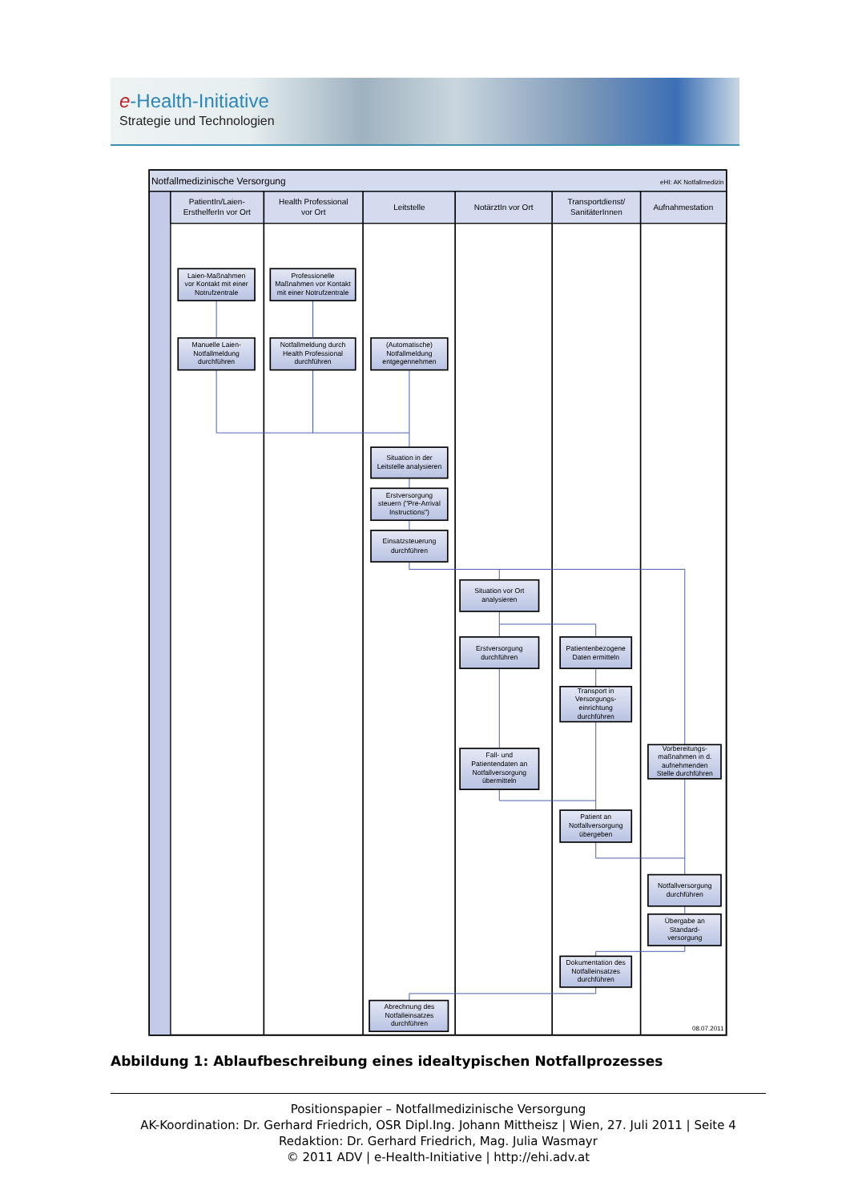e-Health-Initiative
Strategie und Technologien
Notfallmedizinische Versorgung
eHI: AK Notfallmedizin
PatientIn/Laien-
ErsthelferIn vor Ort
Health Professional
vor Ort
Leitstelle
NotärztIn vor Ort
Transportdienst/
SanitäterInnen
Aufnahmestation
Laien-Maßnahmen
vor Kontakt mit einer
Notrufzentrale
Professionelle
Maßnahmen vor Kontakt
mit einer Notrufzentrale
Manuelle Laien-
Notfallmeldung
durchführen
Notfallmeldung durch
Health Professional
durchführen
(Automatische)
Notfallmeldung
entgegennehmen
Situation in der
Leitstelle analysieren
Erstversorgung
steuern ("Pre-Arrival
Instructions")
Einsatzsteuerung
durchführen
Situation vor Ort
analysieren
Erstversorgung
durchführen
Patientenbezogene
Daten ermitteln
Transport in
Versorgungs-
einrichtung
durchführen
Vorbereitungs-
maßnahmen in d.
aufnehmenden
Stelle durchführen
Fall- und
Patientendaten an
Notfallversorgung
übermitteln
Patient an
Notfallversorgung
übergeben
Notfallversorgung
durchführen
Übergabe an
Standard-
versorgung
Dokumentation des
Notfalleinsatzes
durchführen
Abrechnung des
Notfalleinsatzes
durchführen
08.07.2011
Abbildung 1: Ablaufbeschreibung eines idealtypischen Notfallprozesses
Positionspapier – Notfallmedizinische Versorgung
AK-Koordination: Dr. Gerhard Friedrich, OSR Dipl.Ing. Johann Mittheisz | Wien, 27. Juli 2011 | Seite 4
Redaktion: Dr. Gerhard Friedrich, Mag. Julia Wasmayr
© 2011 ADV | e-Health-Initiative | http://ehi.adv.at